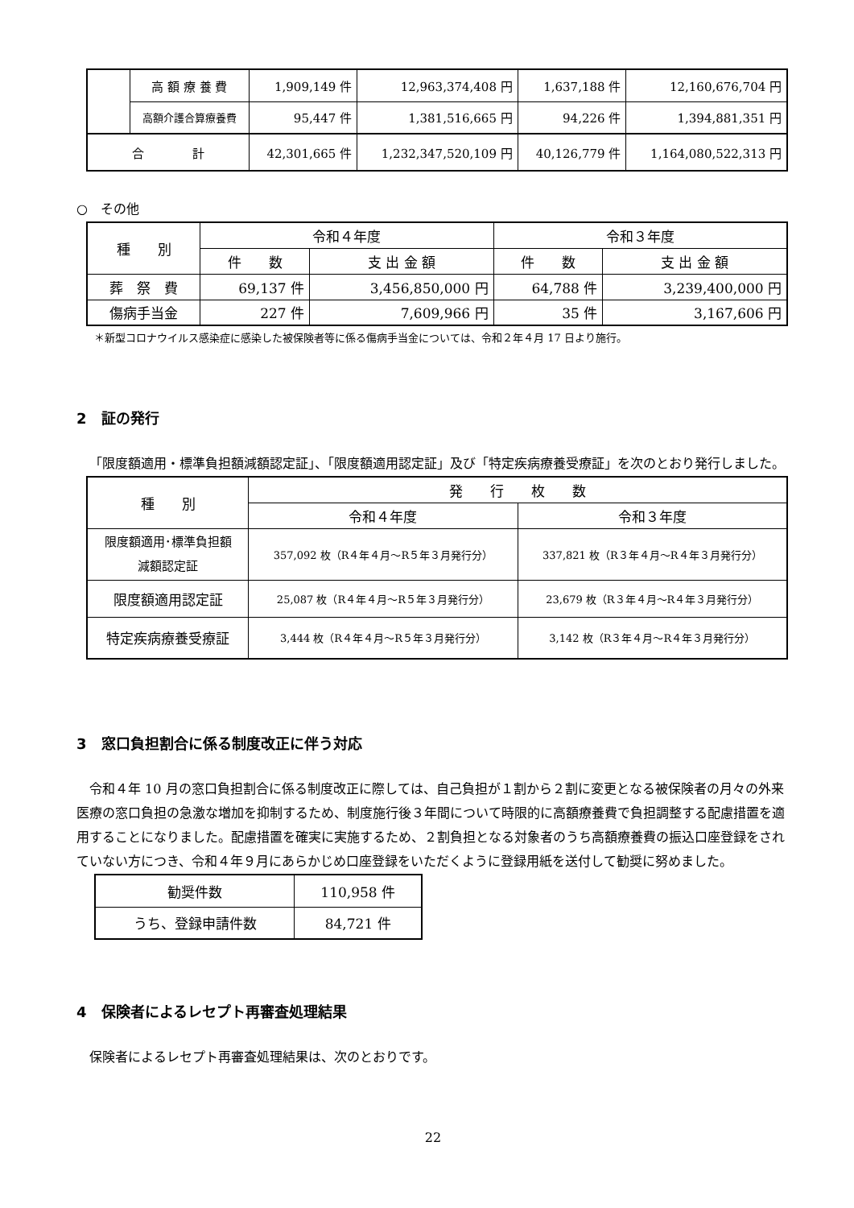| | 高 額 療 養 費 | 1,909,149 件 | 12,963,374,408 円 | 1,637,188 件 | 12,160,676,704 円 |
| | 高額介護合算療養費 | 95,447 件 | 1,381,516,665 円 | 94,226 件 | 1,394,881,351 円 |
| 合 計 | | 42,301,665 件 | 1,232,347,520,109 円 | 40,126,779 件 | 1,164,080,522,313 円 |
○　その他
| 種 別 | 令和４年度 | | 令和３年度 | |
| | 件 数 | 支 出 金 額 | 件 数 | 支 出 金 額 |
| 葬 祭 費 | 69,137 件 | 3,456,850,000 円 | 64,788 件 | 3,239,400,000 円 |
| 傷病手当金 | 227 件 | 7,609,966 円 | 35 件 | 3,167,606 円 |
＊新型コロナウイルス感染症に感染した被保険者等に係る傷病手当金については、令和２年４月 17 日より施行。
2　証の発行
「限度額適用・標準負担額減額認定証」、「限度額適用認定証」及び「特定疾病療養受療証」を次のとおり発行しました。
| 種 別 | 発 行 枚 数 | |
| | 令和４年度 | 令和３年度 |
| 限度額適用･標準負担額 減額認定証 | 357,092 枚（R４年４月～R５年３月発行分） | 337,821 枚（R３年４月～R４年３月発行分） |
| 限度額適用認定証 | 25,087 枚（R４年４月～R５年３月発行分） | 23,679 枚（R３年４月～R４年３月発行分） |
| 特定疾病療養受療証 | 3,444 枚（R４年４月～R５年３月発行分） | 3,142 枚（R３年４月～R４年３月発行分） |
3　窓口負担割合に係る制度改正に伴う対応
令和４年 10 月の窓口負担割合に係る制度改正に際しては、自己負担が１割から２割に変更となる被保険者の月々の外来医療の窓口負担の急激な増加を抑制するため、制度施行後３年間について時限的に高額療養費で負担調整する配慮措置を適用することになりました。配慮措置を確実に実施するため、２割負担となる対象者のうち高額療養費の振込口座登録をされていない方につき、令和４年９月にあらかじめ口座登録をいただくように登録用紙を送付して勧奨に努めました。
| 勧奨件数 | 110,958 件 |
| うち、登録申請件数 | 84,721 件 |
4　保険者によるレセプト再審査処理結果
保険者によるレセプト再審査処理結果は、次のとおりです。
22